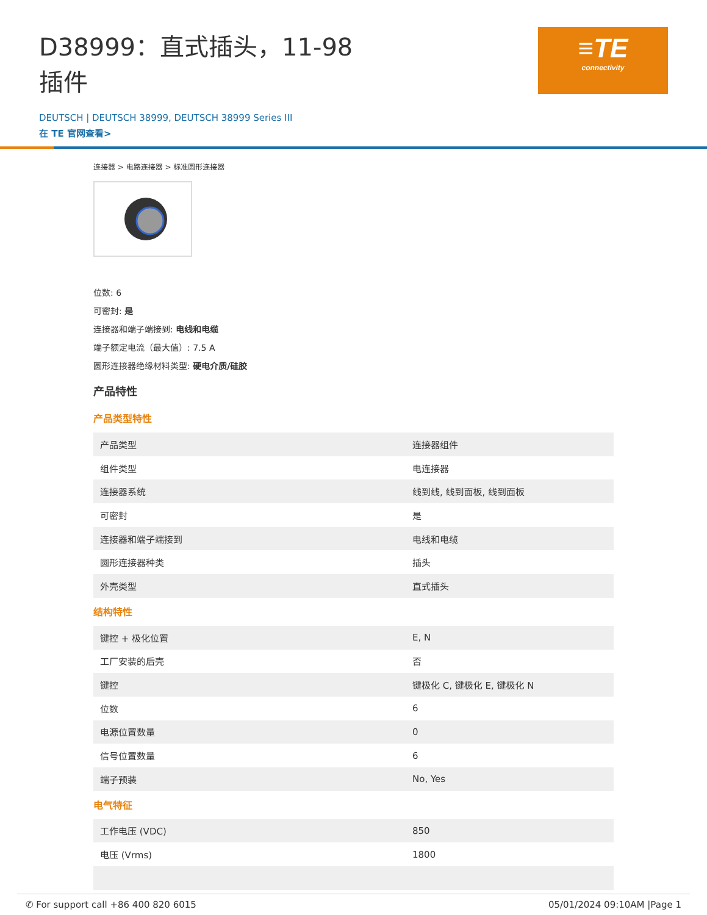D38999：直式插头，11-98 插件
DEUTSCH | DEUTSCH 38999, DEUTSCH 38999 Series III
在 TE 官网查看>
≡TE
connectivity
连接器 > 电路连接器 > 标准圆形连接器
位数: 6
可密封: 是
连接器和端子端接到: 电线和电缆
端子额定电流（最大值）: 7.5 A
圆形连接器绝缘材料类型: 硬电介质/硅胶
产品特性
产品类型特性
| 产品类型 | 连接器组件 |
| 组件类型 | 电连接器 |
| 连接器系统 | 线到线, 线到面板, 线到面板 |
| 可密封 | 是 |
| 连接器和端子端接到 | 电线和电缆 |
| 圆形连接器种类 | 插头 |
| 外壳类型 | 直式插头 |
结构特性
| 键控 + 极化位置 | E, N |
| 工厂安装的后壳 | 否 |
| 键控 | 键极化 C, 键极化 E, 键极化 N |
| 位数 | 6 |
| 电源位置数量 | 0 |
| 信号位置数量 | 6 |
| 端子预装 | No, Yes |
电气特征
| 工作电压 (VDC) | 850 |
| 电压 (Vrms) | 1800 |
✆ For support call +86 400 820 6015 05/01/2024 09:10AM |Page 1